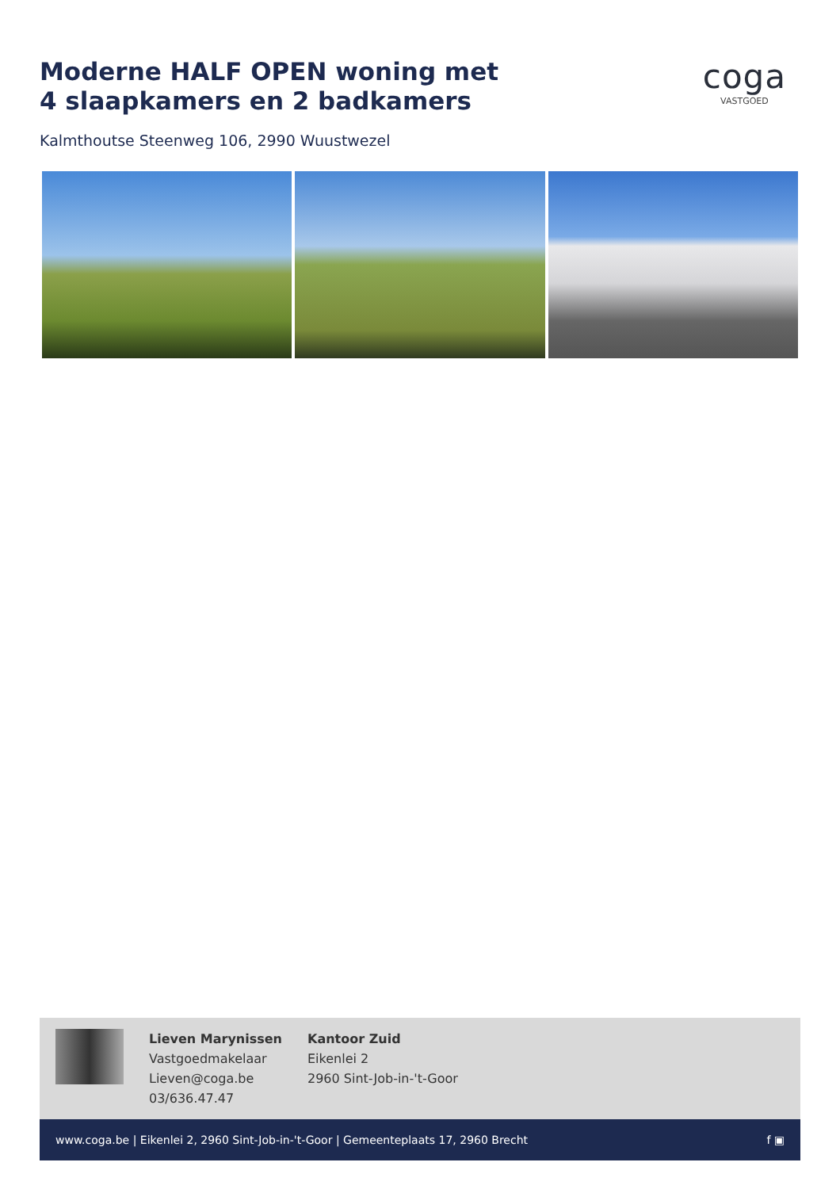Moderne HALF OPEN woning met
4 slaapkamers en 2 badkamers
coga
VASTGOED
Kalmthoutse Steenweg 106, 2990 Wuustwezel
Lieven Marynissen
Vastgoedmakelaar
Lieven@coga.be
03/636.47.47
Kantoor Zuid
Eikenlei 2
2960 Sint-Job-in-'t-Goor
www.coga.be | Eikenlei 2, 2960 Sint-Job-in-'t-Goor | Gemeenteplaats 17, 2960 Brecht f ▣